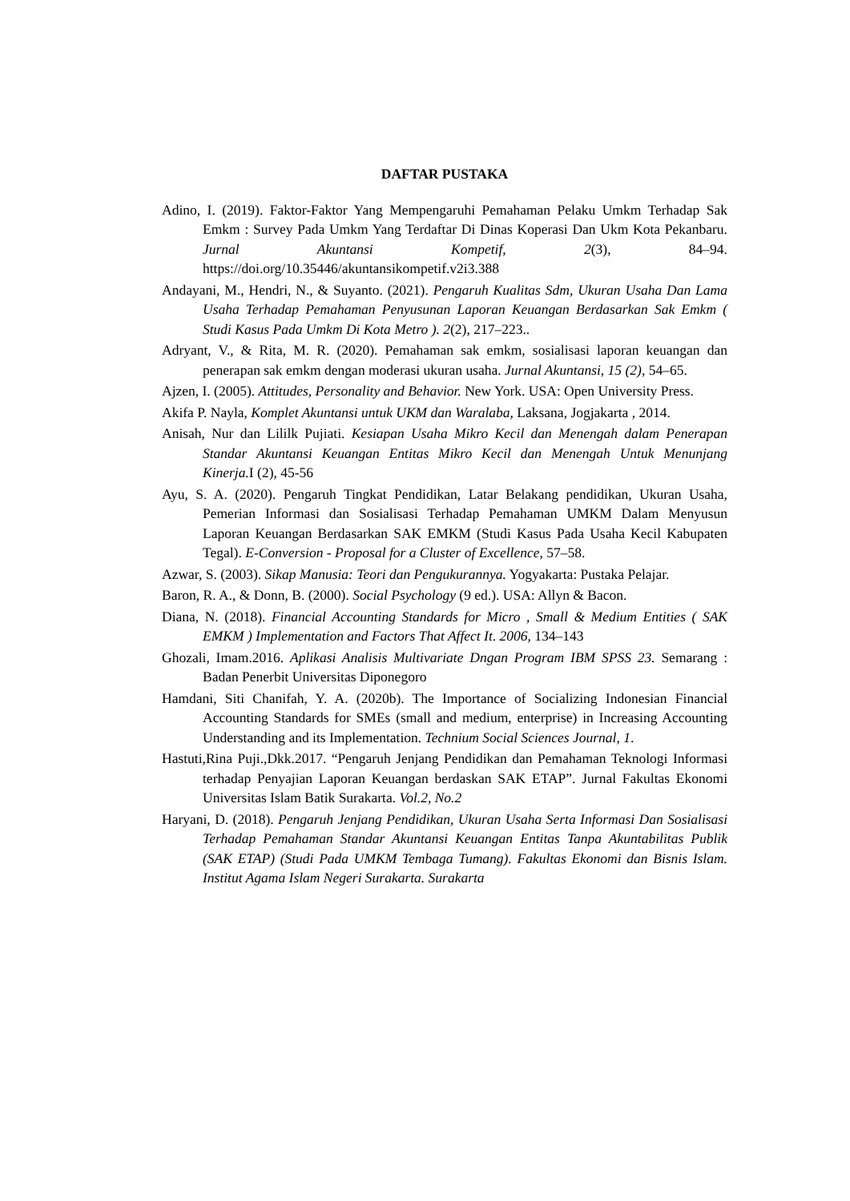DAFTAR PUSTAKA
Adino, I. (2019). Faktor-Faktor Yang Mempengaruhi Pemahaman Pelaku Umkm Terhadap Sak Emkm : Survey Pada Umkm Yang Terdaftar Di Dinas Koperasi Dan Ukm Kota Pekanbaru. Jurnal Akuntansi Kompetif, 2(3), 84–94. https://doi.org/10.35446/akuntansikompetif.v2i3.388
Andayani, M., Hendri, N., & Suyanto. (2021). Pengaruh Kualitas Sdm, Ukuran Usaha Dan Lama Usaha Terhadap Pemahaman Penyusunan Laporan Keuangan Berdasarkan Sak Emkm ( Studi Kasus Pada Umkm Di Kota Metro ). 2(2), 217–223..
Adryant, V., & Rita, M. R. (2020). Pemahaman sak emkm, sosialisasi laporan keuangan dan penerapan sak emkm dengan moderasi ukuran usaha. Jurnal Akuntansi, 15 (2), 54–65.
Ajzen, I. (2005). Attitudes, Personality and Behavior. New York. USA: Open University Press.
Akifa P. Nayla, Komplet Akuntansi untuk UKM dan Waralaba, Laksana, Jogjakarta , 2014.
Anisah, Nur dan Lililk Pujiati. Kesiapan Usaha Mikro Kecil dan Menengah dalam Penerapan Standar Akuntansi Keuangan Entitas Mikro Kecil dan Menengah Untuk Menunjang Kinerja. I (2), 45-56
Ayu, S. A. (2020). Pengaruh Tingkat Pendidikan, Latar Belakang pendidikan, Ukuran Usaha, Pemerian Informasi dan Sosialisasi Terhadap Pemahaman UMKM Dalam Menyusun Laporan Keuangan Berdasarkan SAK EMKM (Studi Kasus Pada Usaha Kecil Kabupaten Tegal). E-Conversion - Proposal for a Cluster of Excellence, 57–58.
Azwar, S. (2003). Sikap Manusia: Teori dan Pengukurannya. Yogyakarta: Pustaka Pelajar.
Baron, R. A., & Donn, B. (2000). Social Psychology (9 ed.). USA: Allyn & Bacon.
Diana, N. (2018). Financial Accounting Standards for Micro , Small & Medium Entities ( SAK EMKM ) Implementation and Factors That Affect It. 2006, 134–143
Ghozali, Imam.2016. Aplikasi Analisis Multivariate Dngan Program IBM SPSS 23. Semarang : Badan Penerbit Universitas Diponegoro
Hamdani, Siti Chanifah, Y. A. (2020b). The Importance of Socializing Indonesian Financial Accounting Standards for SMEs (small and medium, enterprise) in Increasing Accounting Understanding and its Implementation. Technium Social Sciences Journal, 1.
Hastuti,Rina Puji.,Dkk.2017. “Pengaruh Jenjang Pendidikan dan Pemahaman Teknologi Informasi terhadap Penyajian Laporan Keuangan berdaskan SAK ETAP”. Jurnal Fakultas Ekonomi Universitas Islam Batik Surakarta. Vol.2, No.2
Haryani, D. (2018). Pengaruh Jenjang Pendidikan, Ukuran Usaha Serta Informasi Dan Sosialisasi Terhadap Pemahaman Standar Akuntansi Keuangan Entitas Tanpa Akuntabilitas Publik (SAK ETAP) (Studi Pada UMKM Tembaga Tumang). Fakultas Ekonomi dan Bisnis Islam. Institut Agama Islam Negeri Surakarta. Surakarta